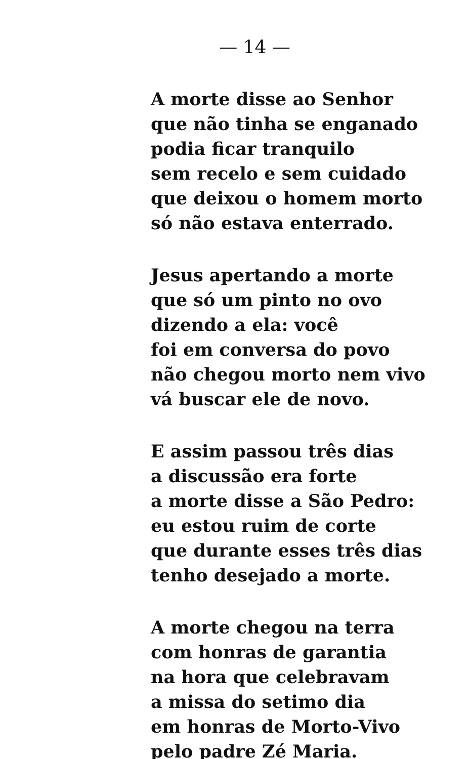— 14 —
A morte disse ao Senhor
que não tinha se enganado
podia ficar tranquilo
sem recelo e sem cuidado
que deixou o homem morto
só não estava enterrado.
Jesus apertando a morte
que só um pinto no ovo
dizendo a ela: você
foi em conversa do povo
não chegou morto nem vivo
vá buscar ele de novo.
E assim passou três dias
a discussão era forte
a morte disse a São Pedro:
eu estou ruim de corte
que durante esses três dias
tenho desejado a morte.
A morte chegou na terra
com honras de garantia
na hora que celebravam
a missa do setimo dia
em honras de Morto-Vivo
pelo padre Zé Maria.